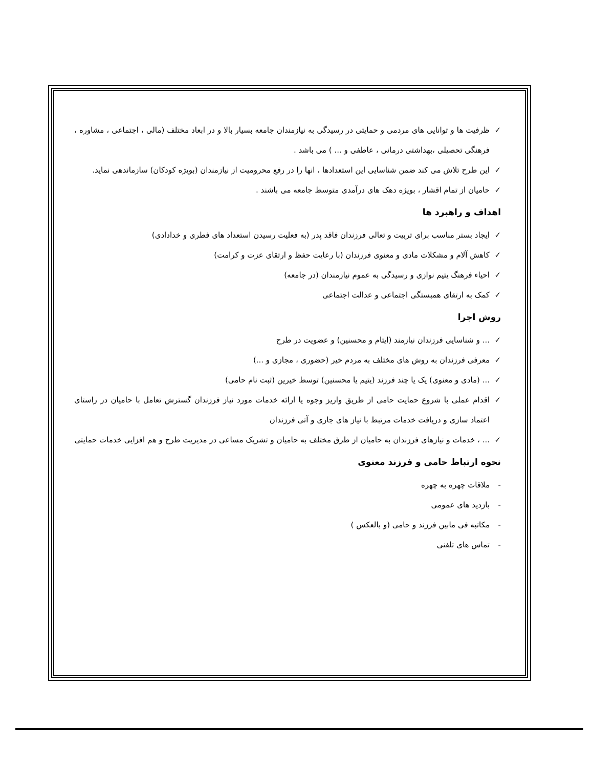✓ ظرفیت ها و توانایی های مردمی و حمایتی در رسیدگی به نیازمندان جامعه بسیار بالا و در ابعاد مختلف (مالی ، اجتماعی ، مشاوره ، فرهنگی تحصیلی ،بهداشتی درمانی ، عاطفی و ... ) می باشد .
✓ این طرح تلاش می کند ضمن شناسایی این استعدادها ، انها را در رفع محرومیت از نیازمندان (بویژه کودکان) سازماندهی نماید.
✓ حامیان از تمام اقشار ، بویژه دهک های درآمدی متوسط جامعه می باشند .
اهداف و راهبرد ها
✓ ایجاد بستر مناسب برای تربیت و تعالی فرزندان فاقد پدر (به فعلیت رسیدن استعداد های فطری و خدادادی)
✓ کاهش آلام و مشکلات مادی و معنوی فرزندان (با رعایت حفظ و ارتقای عزت و کرامت)
✓ احیاء فرهنگ یتیم نوازی و رسیدگی به عموم نیازمندان (در جامعه)
✓ کمک به ارتقای همبستگی اجتماعی و عدالت اجتماعی
روش اجرا
✓... و شناسایی فرزندان نیازمند (ایتام و محسنین) و عضویت در طرح
✓ معرفی فرزندان به روش های مختلف به مردم خیر (حضوری ، مجازی و ...)
✓... (مادی و معنوی) یک یا چند فرزند (یتیم یا محسنین) توسط خیرین (ثبت نام حامی)
✓ اقدام عملی با شروع حمایت حامی از طریق واریز وجوه یا ارائه خدمات مورد نیاز فرزندان گسترش تعامل با حامیان در راستای اعتماد سازی و دریافت خدمات مرتبط با نیاز های جاری و آتی فرزندان
✓... ، خدمات و نیازهای فرزندان به حامیان از طرق مختلف به حامیان و تشریک مساعی در مدیریت طرح و هم افزایی خدمات حمایتی
نحوه ارتباط حامی و فرزند معنوی
- ملاقات چهره به چهره
- بازدید های عمومی
- مکاتبه فی مابین فرزند و حامی (و بالعکس )
- تماس های تلفنی